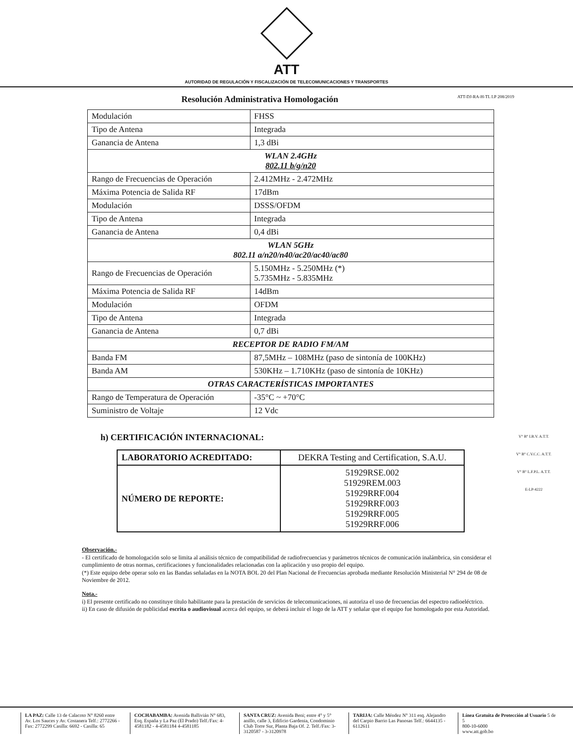ATT
AUTORIDAD DE REGULACIÓN Y FISCALIZACIÓN DE TELECOMUNICACIONES Y TRANSPORTES
Resolución Administrativa Homologación ATT-DJ-RA-H-TL LP 208/2019
| Modulación | FHSS |
| Tipo de Antena | Integrada |
| Ganancia de Antena | 1,3 dBi |
| WLAN 2.4GHz 802.11 b/g/n20 | |
| Rango de Frecuencias de Operación | 2.412MHz - 2.472MHz |
| Máxima Potencia de Salida RF | 17dBm |
| Modulación | DSSS/OFDM |
| Tipo de Antena | Integrada |
| Ganancia de Antena | 0,4 dBi |
| WLAN 5GHz 802.11 a/n20/n40/ac20/ac40/ac80 | |
| Rango de Frecuencias de Operación | 5.150MHz - 5.250MHz (*) 5.735MHz - 5.835MHz |
| Máxima Potencia de Salida RF | 14dBm |
| Modulación | OFDM |
| Tipo de Antena | Integrada |
| Ganancia de Antena | 0,7 dBi |
| RECEPTOR DE RADIO FM/AM | |
| Banda FM | 87,5MHz – 108MHz (paso de sintonía de 100KHz) |
| Banda AM | 530KHz – 1.710KHz (paso de sintonía de 10KHz) |
| OTRAS CARACTERÍSTICAS IMPORTANTES | |
| Rango de Temperatura de Operación | -35°C ~ +70°C |
| Suministro de Voltaje | 12 Vdc |
h) CERTIFICACIÓN INTERNACIONAL:
| LABORATORIO ACREDITADO: | DEKRA Testing and Certification, S.A.U. |
| NÚMERO DE REPORTE: | 51929RSE.002 51929REM.003 51929RRF.004 51929RRF.003 51929RRF.005 51929RRF.006 |
Observación.-
- El certificado de homologación solo se limita al análisis técnico de compatibilidad de radiofrecuencias y parámetros técnicos de comunicación inalámbrica, sin considerar el cumplimiento de otras normas, certificaciones y funcionalidades relacionadas con la aplicación y uso propio del equipo.
(*) Este equipo debe operar solo en las Bandas señaladas en la NOTA BOL 20 del Plan Nacional de Frecuencias aprobada mediante Resolución Ministerial N° 294 de 08 de Noviembre de 2012.
Nota.-
i) El presente certificado no constituye título habilitante para la prestación de servicios de telecomunicaciones, ni autoriza el uso de frecuencias del espectro radioeléctrico.
ii) En caso de difusión de publicidad escrita o audiovisual acerca del equipo, se deberá incluir el logo de la ATT y señalar que el equipo fue homologado por esta Autoridad.
V° B° I.B.V. A.T.T.
V° B° C.V.C.C. A.T.T.
V° B° L.F.P.L. A.T.T.
E-LP-4222
LA PAZ: Calle 13 de Calacoto N° 8260 entre Av. Los Sauces y Av. Costanera Telf.: 2772266 - Fax: 2772299 Casilla: 6692 - Casilla: 65
COCHABAMBA: Avenida Ballivián N° 683, Esq. España y La Paz (El Prado) Telf./Fax: 4-4581182 - 4-4581184 4-4581185
SANTA CRUZ: Avenida Beni; entre 4° y 5° anillo, calle 3, Edificio Gardenia, Condominio Club Torre Sur, Planta Baja Of. 2. Telf./Fax: 3-3120587 - 3-3120978
TARIJA: Calle Méndez N° 311 esq. Alejandro del Carpio Barrio Las Panosas Telf.: 6644135 - 6112611
Línea Gratuita de Protección al Usuario 5 de 5
800-10-6000
www.att.gob.bo